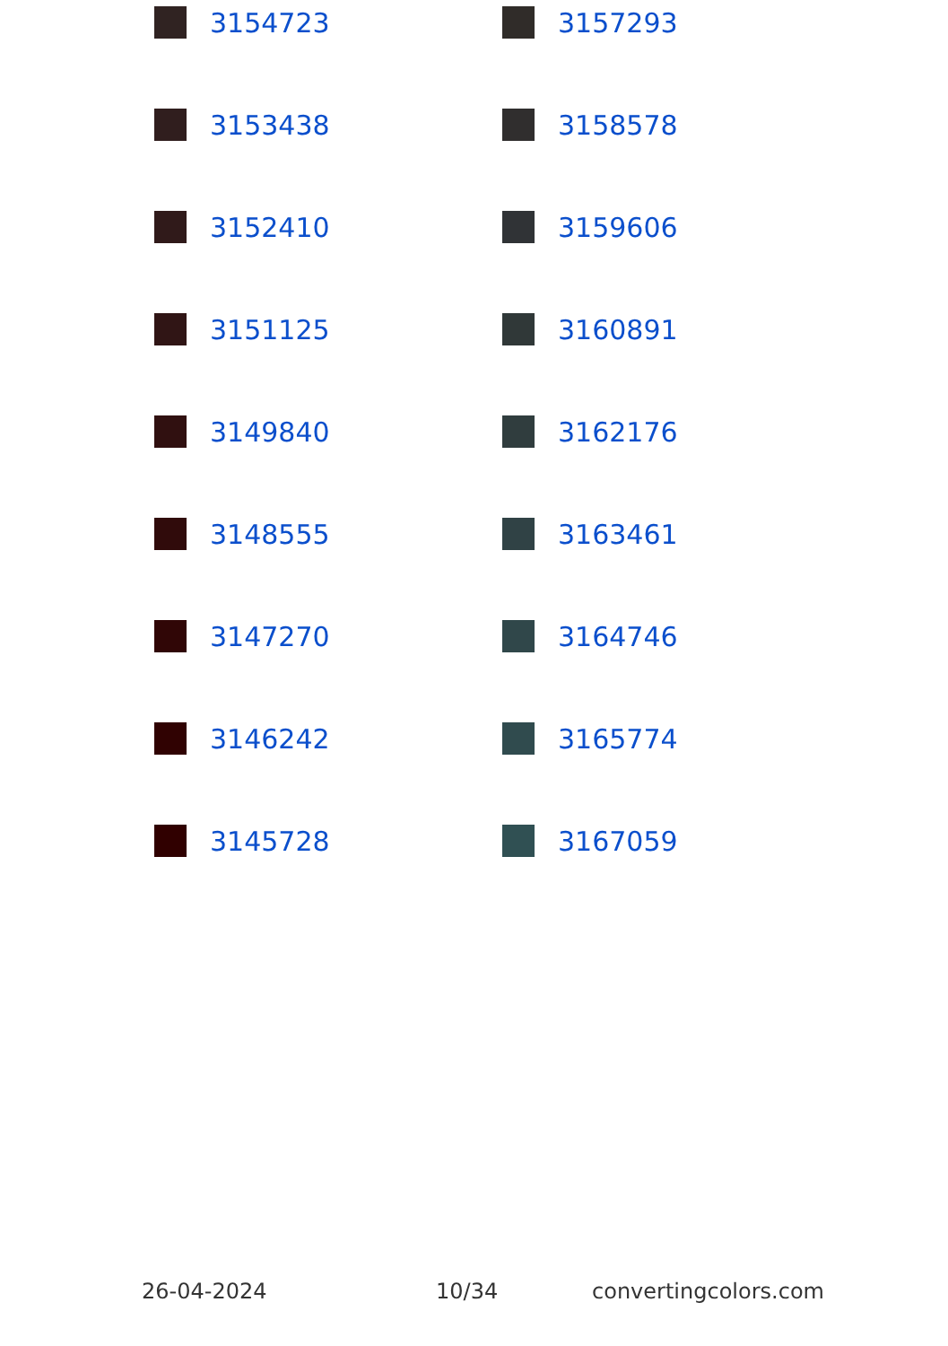3154723 3157293
3153438 3158578
3152410 3159606
3151125 3160891
3149840 3162176
3148555 3163461
3147270 3164746
3146242 3165774
3145728 3167059
26-04-2024 10/34 convertingcolors.com